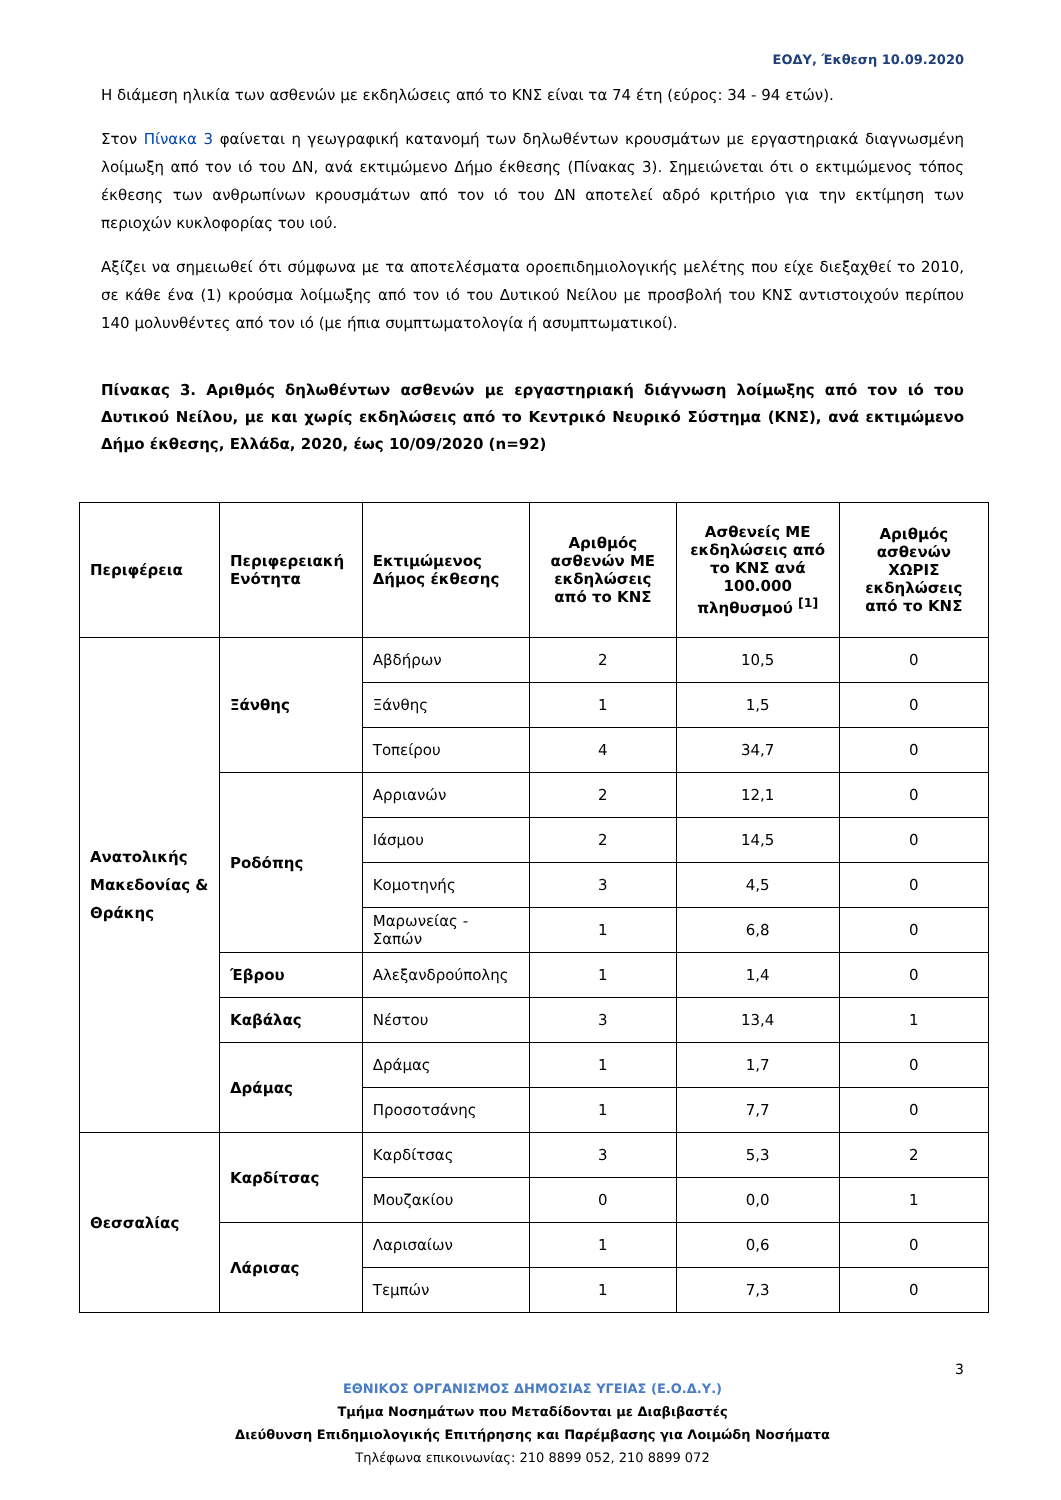ΕΟΔΥ, Έκθεση 10.09.2020
Η διάμεση ηλικία των ασθενών με εκδηλώσεις από το ΚΝΣ είναι τα 74 έτη (εύρος: 34 - 94 ετών).
Στον Πίνακα 3 φαίνεται η γεωγραφική κατανομή των δηλωθέντων κρουσμάτων με εργαστηριακά διαγνωσμένη λοίμωξη από τον ιό του ΔΝ, ανά εκτιμώμενο Δήμο έκθεσης (Πίνακας 3). Σημειώνεται ότι ο εκτιμώμενος τόπος έκθεσης των ανθρωπίνων κρουσμάτων από τον ιό του ΔΝ αποτελεί αδρό κριτήριο για την εκτίμηση των περιοχών κυκλοφορίας του ιού.
Αξίζει να σημειωθεί ότι σύμφωνα με τα αποτελέσματα οροεπιδημιολογικής μελέτης που είχε διεξαχθεί το 2010, σε κάθε ένα (1) κρούσμα λοίμωξης από τον ιό του Δυτικού Νείλου με προσβολή του ΚΝΣ αντιστοιχούν περίπου 140 μολυνθέντες από τον ιό (με ήπια συμπτωματολογία ή ασυμπτωματικοί).
Πίνακας 3. Αριθμός δηλωθέντων ασθενών με εργαστηριακή διάγνωση λοίμωξης από τον ιό του Δυτικού Νείλου, με και χωρίς εκδηλώσεις από το Κεντρικό Νευρικό Σύστημα (ΚΝΣ), ανά εκτιμώμενο Δήμο έκθεσης, Ελλάδα, 2020, έως 10/09/2020 (n=92)
| Περιφέρεια | Περιφερειακή Ενότητα | Εκτιμώμενος Δήμος έκθεσης | Αριθμός ασθενών ΜΕ εκδηλώσεις από το ΚΝΣ | Ασθενείς ΜΕ εκδηλώσεις από το ΚΝΣ ανά 100.000 πληθυσμού <sup>[1]</sup> | Αριθμός ασθενών ΧΩΡΙΣ εκδηλώσεις από το ΚΝΣ |
| --- | --- | --- | --- | --- | --- |
| Ανατολικής Μακεδονίας & Θράκης | Ξάνθης | Αβδήρων | 2 | 10,5 | 0 |
| | | Ξάνθης | 1 | 1,5 | 0 |
| | | Τοπείρου | 4 | 34,7 | 0 |
| | Ροδόπης | Αρριανών | 2 | 12,1 | 0 |
| | | Ιάσμου | 2 | 14,5 | 0 |
| | | Κομοτηνής | 3 | 4,5 | 0 |
| | | Μαρωνείας - Σαπών | 1 | 6,8 | 0 |
| | Έβρου | Αλεξανδρούπολης | 1 | 1,4 | 0 |
| | Καβάλας | Νέστου | 3 | 13,4 | 1 |
| | Δράμας | Δράμας | 1 | 1,7 | 0 |
| | | Προσοτσάνης | 1 | 7,7 | 0 |
| Θεσσαλίας | Καρδίτσας | Καρδίτσας | 3 | 5,3 | 2 |
| | | Μουζακίου | 0 | 0,0 | 1 |
| | Λάρισας | Λαρισαίων | 1 | 0,6 | 0 |
| | | Τεμπών | 1 | 7,3 | 0 |
3
ΕΘΝΙΚΟΣ ΟΡΓΑΝΙΣΜΟΣ ΔΗΜΟΣΙΑΣ ΥΓΕΙΑΣ (Ε.Ο.Δ.Υ.)
Τμήμα Νοσημάτων που Μεταδίδονται με Διαβιβαστές
Διεύθυνση Επιδημιολογικής Επιτήρησης και Παρέμβασης για Λοιμώδη Νοσήματα
Τηλέφωνα επικοινωνίας: 210 8899 052, 210 8899 072